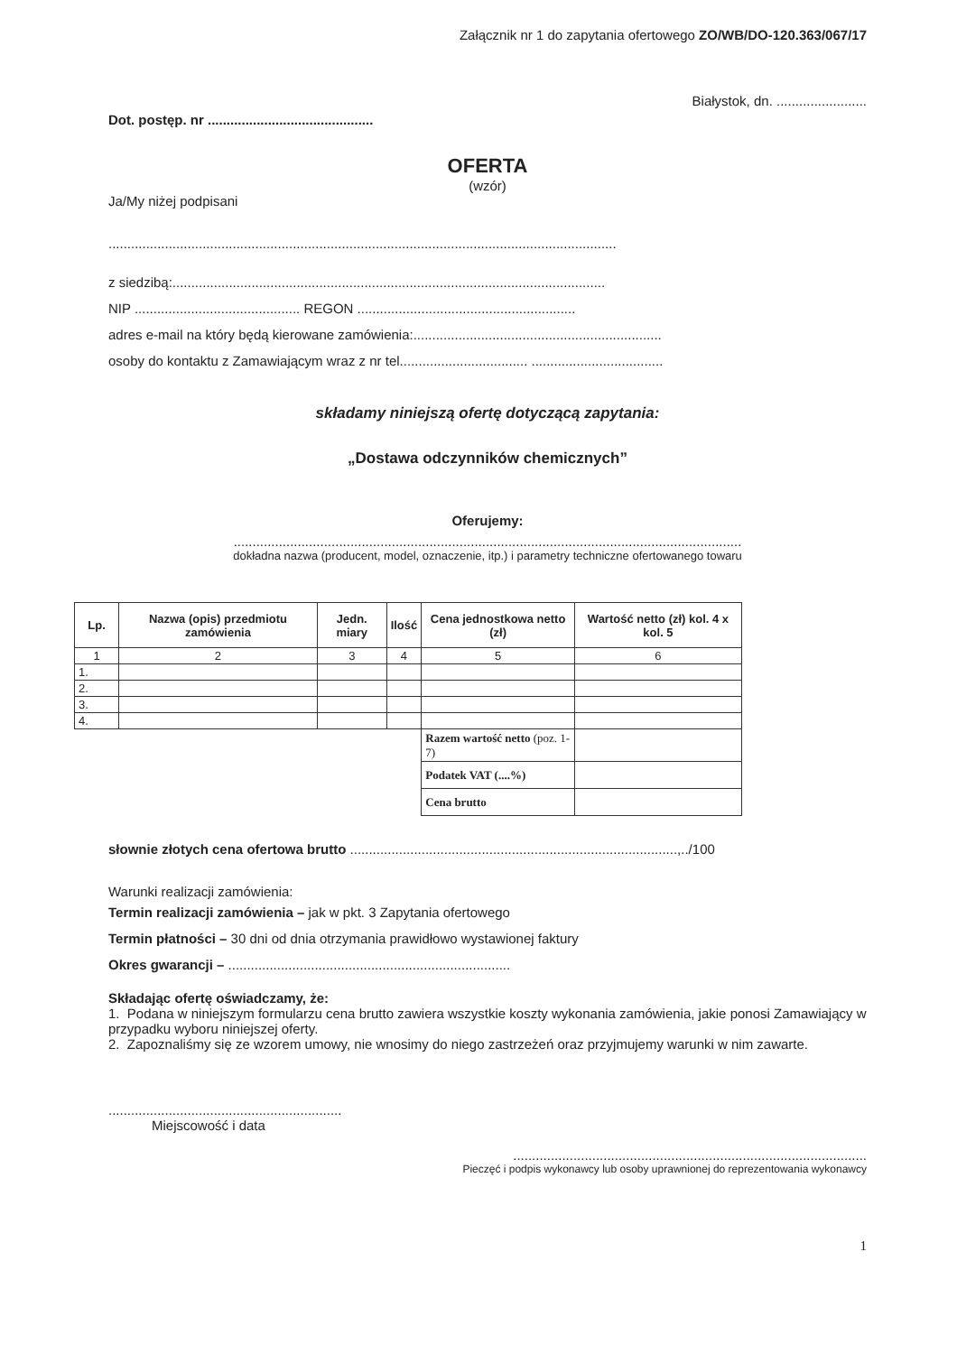Załącznik nr 1 do zapytania ofertowego ZO/WB/DO-120.363/067/17
Białystok, dn. ........................
Dot. postęp. nr ............................................
OFERTA
(wzór)
Ja/My niżej podpisani
.......................................................................................................................................
z siedzibą:...................................................................................................................
NIP ............................................ REGON ..........................................................
adres e-mail na który będą kierowane zamówienia:..................................................................
osoby do kontaktu z Zamawiającym wraz z nr tel.................................. ...................................
składamy niniejszą ofertę dotyczącą zapytania:
„Dostawa odczynników chemicznych”
Oferujemy:
.......................................................................................................................................
dokładna nazwa (producent, model, oznaczenie, itp.) i parametry techniczne ofertowanego towaru
| Lp. | Nazwa (opis) przedmiotu zamówienia | Jedn. miary | Ilość | Cena jednostkowa netto (zł) | Wartość netto (zł) kol. 4 x kol. 5 |
| --- | --- | --- | --- | --- | --- |
| 1 | 2 | 3 | 4 | 5 | 6 |
| 1. | | | | | |
| 2. | | | | | |
| 3. | | | | | |
| 4. | | | | | |
| | | | | Razem wartość netto (poz. 1-7) | |
| | | | | Podatek VAT (....%) | |
| | | | | Cena brutto | |
słownie złotych cena ofertowa brutto .......................................................................................,../100
Warunki realizacji zamówienia:
Termin realizacji zamówienia – jak w pkt. 3 Zapytania ofertowego
Termin płatności – 30 dni od dnia otrzymania prawidłowo wystawionej faktury
Okres gwarancji – ...........................................................................
Składając ofertę oświadczamy, że:
1. Podana w niniejszym formularzu cena brutto zawiera wszystkie koszty wykonania zamówienia, jakie ponosi Zamawiający w przypadku wyboru niniejszej oferty.
2. Zapoznaliśmy się ze wzorem umowy, nie wnosimy do niego zastrzeżeń oraz przyjmujemy warunki w nim zawarte.
..............................................................
Miejscowość i data
..............................................................................................
Pieczęć i podpis wykonawcy lub osoby uprawnionej do reprezentowania wykonawcy
1